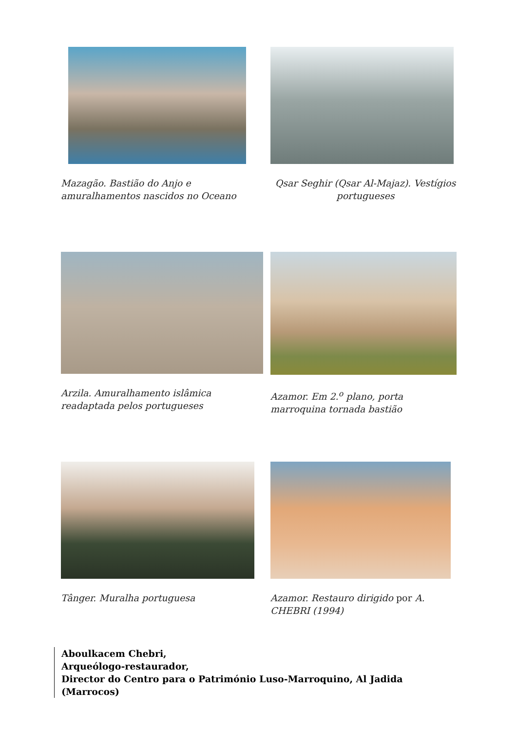Mazagão. Bastião do Anjo e amuralhamentos nascidos no Oceano
Qsar Seghir (Qsar Al-Majaz). Vestígios portugueses
Arzila. Amuralhamento islâmica readaptada pelos portugueses
Azamor. Em 2.<sup>o</sup> plano, porta marroquina tornada bastião
Tânger. Muralha portuguesa Azamor. Restauro dirigido por A. CHEBRI (1994)
Aboulkacem Chebri,
Arqueólogo-restaurador,
Director do Centro para o Património Luso-Marroquino, Al Jadida (Marrocos)